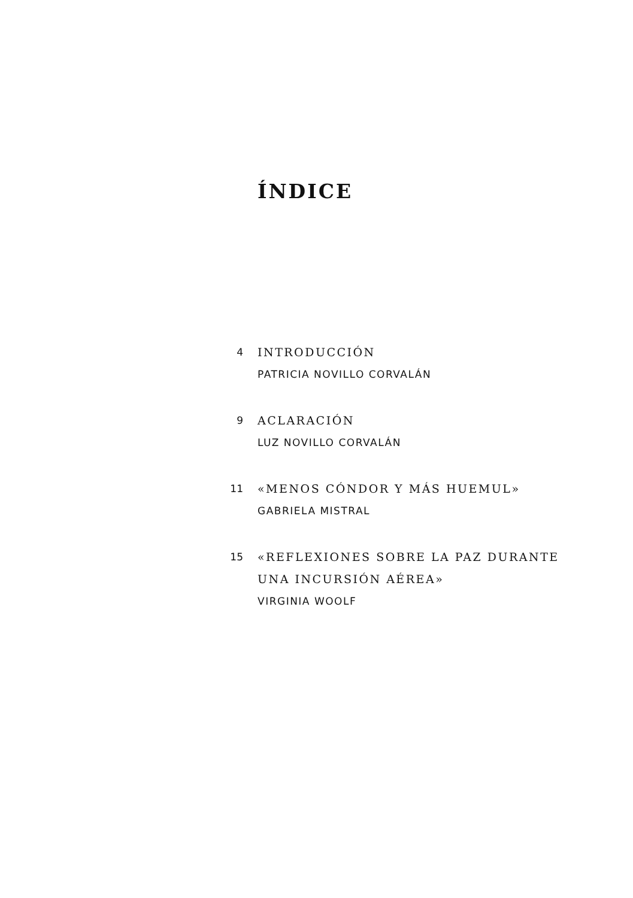ÍNDICE
4 INTRODUCCIÓN
PATRICIA NOVILLO CORVALÁN
9 ACLARACIÓN
LUZ NOVILLO CORVALÁN
11 «MENOS CÓNDOR Y MÁS HUEMUL»
GABRIELA MISTRAL
15 «REFLEXIONES SOBRE LA PAZ DURANTE
UNA INCURSIÓN AÉREA»
VIRGINIA WOOLF